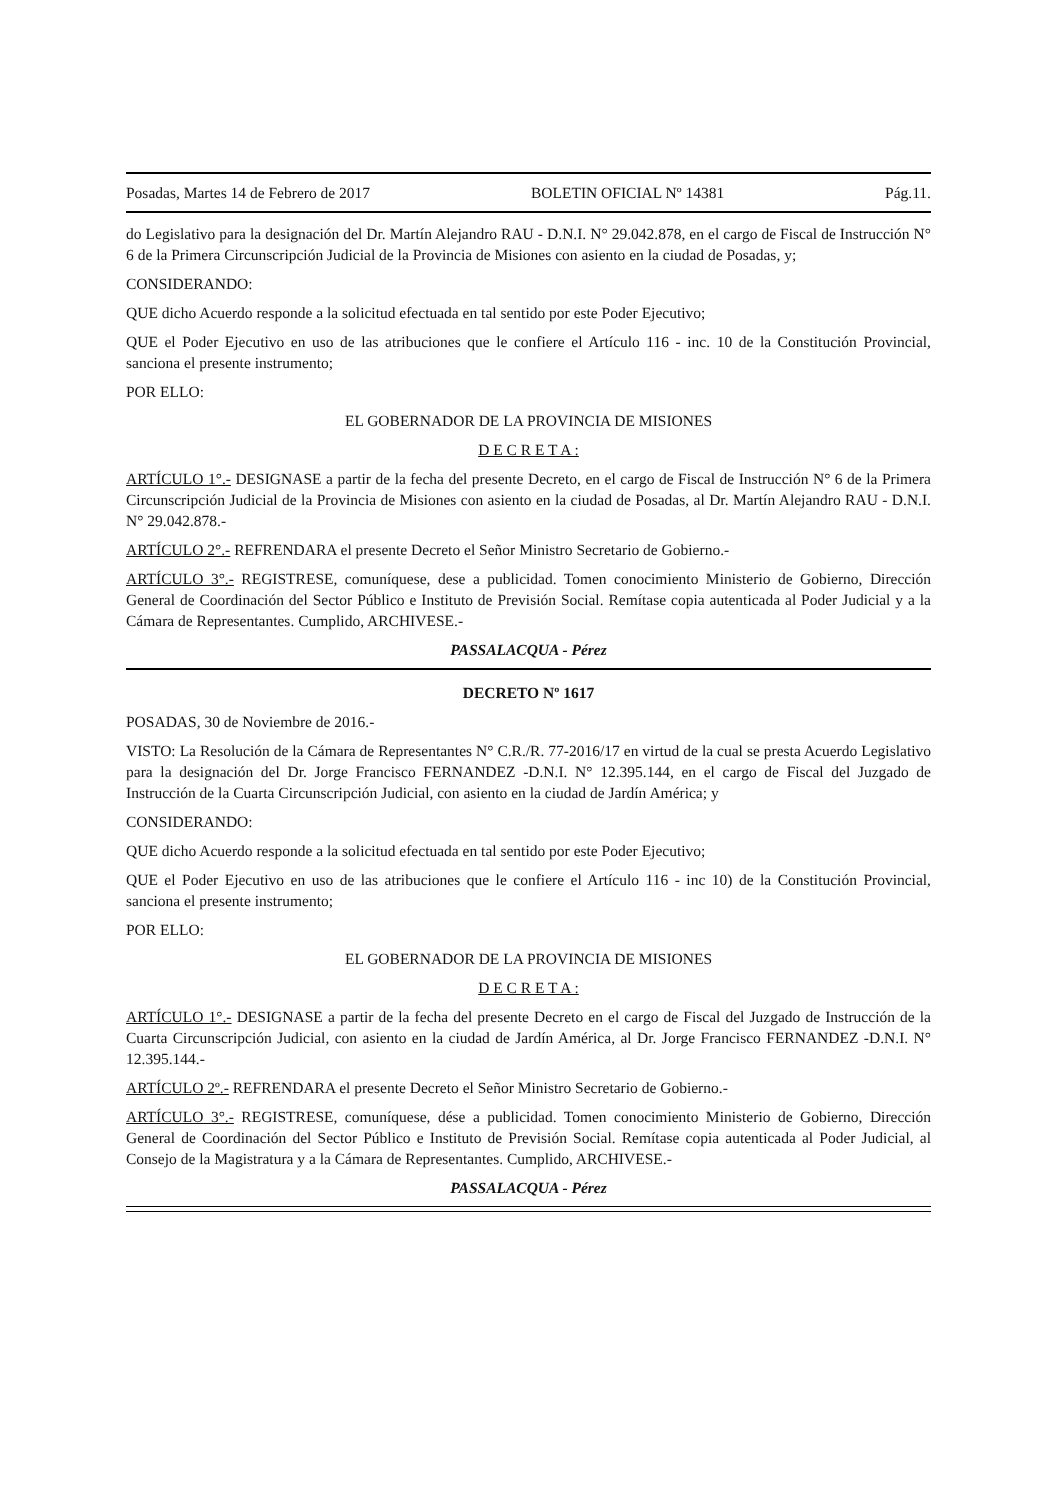Posadas, Martes 14 de Febrero de 2017 BOLETIN OFICIAL Nº 14381 Pág.11.
do Legislativo para la designación del Dr. Martín Alejandro RAU - D.N.I. N° 29.042.878, en el cargo de Fiscal de Instrucción N° 6 de la Primera Circunscripción Judicial de la Provincia de Misiones con asiento en la ciudad de Posadas, y;
CONSIDERANDO:
QUE dicho Acuerdo responde a la solicitud efectuada en tal sentido por este Poder Ejecutivo;
QUE el Poder Ejecutivo en uso de las atribuciones que le confiere el Artículo 116 - inc. 10 de la Constitución Provincial, sanciona el presente instrumento;
POR ELLO:
EL GOBERNADOR DE LA PROVINCIA DE MISIONES
D E C R E T A :
ARTÍCULO 1°.- DESIGNASE a partir de la fecha del presente Decreto, en el cargo de Fiscal de Instrucción N° 6 de la Primera Circunscripción Judicial de la Provincia de Misiones con asiento en la ciudad de Posadas, al Dr. Martín Alejandro RAU - D.N.I. N° 29.042.878.-
ARTÍCULO 2°.- REFRENDARA el presente Decreto el Señor Ministro Secretario de Gobierno.-
ARTÍCULO 3°.- REGISTRESE, comuníquese, dese a publicidad. Tomen conocimiento Ministerio de Gobierno, Dirección General de Coordinación del Sector Público e Instituto de Previsión Social. Remítase copia autenticada al Poder Judicial y a la Cámara de Representantes. Cumplido, ARCHIVESE.-
PASSALACQUA - Pérez
DECRETO Nº 1617
POSADAS, 30 de Noviembre de 2016.-
VISTO: La Resolución de la Cámara de Representantes N° C.R./R. 77-2016/17 en virtud de la cual se presta Acuerdo Legislativo para la designación del Dr. Jorge Francisco FERNANDEZ -D.N.I. N° 12.395.144, en el cargo de Fiscal del Juzgado de Instrucción de la Cuarta Circunscripción Judicial, con asiento en la ciudad de Jardín América; y
CONSIDERANDO:
QUE dicho Acuerdo responde a la solicitud efectuada en tal sentido por este Poder Ejecutivo;
QUE el Poder Ejecutivo en uso de las atribuciones que le confiere el Artículo 116 - inc 10) de la Constitución Provincial, sanciona el presente instrumento;
POR ELLO:
EL GOBERNADOR DE LA PROVINCIA DE MISIONES
D E C R E T A :
ARTÍCULO 1°.- DESIGNASE a partir de la fecha del presente Decreto en el cargo de Fiscal del Juzgado de Instrucción de la Cuarta Circunscripción Judicial, con asiento en la ciudad de Jardín América, al Dr. Jorge Francisco FERNANDEZ -D.N.I. N° 12.395.144.-
ARTÍCULO 2º.- REFRENDARA el presente Decreto el Señor Ministro Secretario de Gobierno.-
ARTÍCULO 3°.- REGISTRESE, comuníquese, dése a publicidad. Tomen conocimiento Ministerio de Gobierno, Dirección General de Coordinación del Sector Público e Instituto de Previsión Social. Remítase copia autenticada al Poder Judicial, al Consejo de la Magistratura y a la Cámara de Representantes. Cumplido, ARCHIVESE.-
PASSALACQUA - Pérez